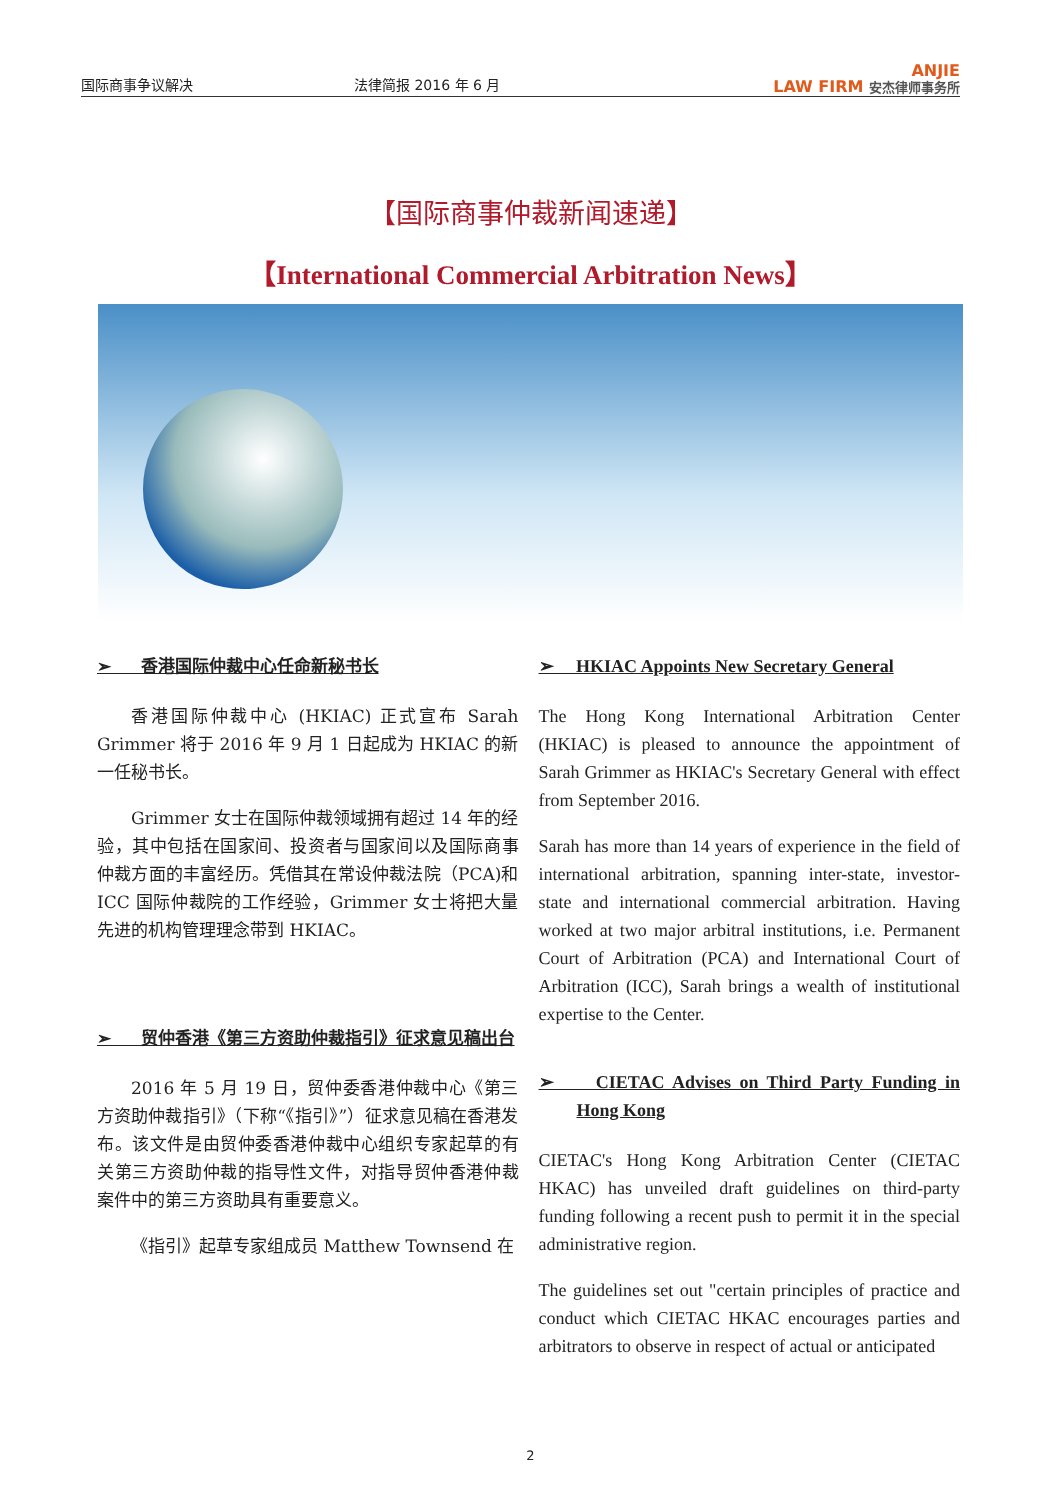国际商事争议解决
法律简报 2016 年 6 月
ANJIE
LAW FIRM 安杰律师事务所
【国际商事仲裁新闻速递】
【International Commercial Arbitration News】
➢ 香港国际仲裁中心任命新秘书长
香港国际仲裁中心 (HKIAC) 正式宣布 Sarah Grimmer 将于 2016 年 9 月 1 日起成为 HKIAC 的新一任秘书长。
Grimmer 女士在国际仲裁领域拥有超过 14 年的经验，其中包括在国家间、投资者与国家间以及国际商事仲裁方面的丰富经历。凭借其在常设仲裁法院（PCA)和 ICC 国际仲裁院的工作经验，Grimmer 女士将把大量先进的机构管理理念带到 HKIAC。
➢ 贸仲香港《第三方资助仲裁指引》征求意见稿出台
2016 年 5 月 19 日，贸仲委香港仲裁中心《第三方资助仲裁指引》（下称“《指引》”）征求意见稿在香港发布。该文件是由贸仲委香港仲裁中心组织专家起草的有关第三方资助仲裁的指导性文件，对指导贸仲香港仲裁案件中的第三方资助具有重要意义。
《指引》起草专家组成员 Matthew Townsend 在
➢ HKIAC Appoints New Secretary General
The Hong Kong International Arbitration Center (HKIAC) is pleased to announce the appointment of Sarah Grimmer as HKIAC's Secretary General with effect from September 2016.
Sarah has more than 14 years of experience in the field of international arbitration, spanning inter-state, investor-state and international commercial arbitration. Having worked at two major arbitral institutions, i.e. Permanent Court of Arbitration (PCA) and International Court of Arbitration (ICC), Sarah brings a wealth of institutional expertise to the Center.
➢ CIETAC Advises on Third Party Funding in Hong Kong
CIETAC's Hong Kong Arbitration Center (CIETAC HKAC) has unveiled draft guidelines on third-party funding following a recent push to permit it in the special administrative region.
The guidelines set out "certain principles of practice and conduct which CIETAC HKAC encourages parties and arbitrators to observe in respect of actual or anticipated
2